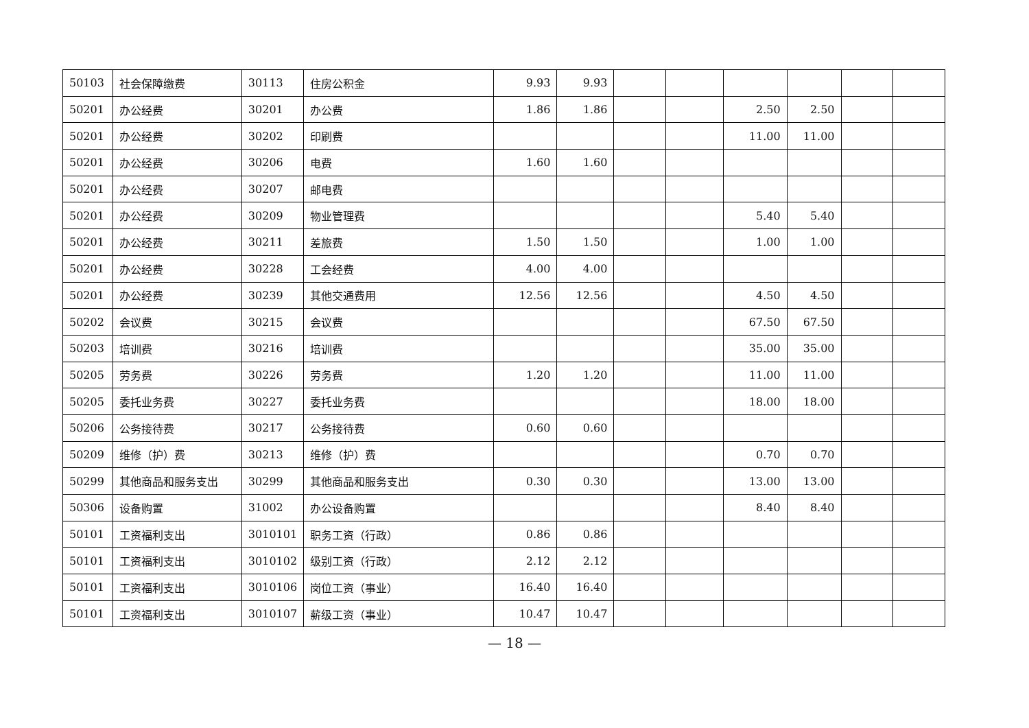| 50103 | 社会保障缴费 | 30113 | 住房公积金 | 9.93 | 9.93 | | | | | | |
| 50201 | 办公经费 | 30201 | 办公费 | 1.86 | 1.86 | | | 2.50 | 2.50 | | |
| 50201 | 办公经费 | 30202 | 印刷费 | | | | | 11.00 | 11.00 | | |
| 50201 | 办公经费 | 30206 | 电费 | 1.60 | 1.60 | | | | | | |
| 50201 | 办公经费 | 30207 | 邮电费 | | | | | | | | |
| 50201 | 办公经费 | 30209 | 物业管理费 | | | | | 5.40 | 5.40 | | |
| 50201 | 办公经费 | 30211 | 差旅费 | 1.50 | 1.50 | | | 1.00 | 1.00 | | |
| 50201 | 办公经费 | 30228 | 工会经费 | 4.00 | 4.00 | | | | | | |
| 50201 | 办公经费 | 30239 | 其他交通费用 | 12.56 | 12.56 | | | 4.50 | 4.50 | | |
| 50202 | 会议费 | 30215 | 会议费 | | | | | 67.50 | 67.50 | | |
| 50203 | 培训费 | 30216 | 培训费 | | | | | 35.00 | 35.00 | | |
| 50205 | 劳务费 | 30226 | 劳务费 | 1.20 | 1.20 | | | 11.00 | 11.00 | | |
| 50205 | 委托业务费 | 30227 | 委托业务费 | | | | | 18.00 | 18.00 | | |
| 50206 | 公务接待费 | 30217 | 公务接待费 | 0.60 | 0.60 | | | | | | |
| 50209 | 维修（护）费 | 30213 | 维修（护）费 | | | | | 0.70 | 0.70 | | |
| 50299 | 其他商品和服务支出 | 30299 | 其他商品和服务支出 | 0.30 | 0.30 | | | 13.00 | 13.00 | | |
| 50306 | 设备购置 | 31002 | 办公设备购置 | | | | | 8.40 | 8.40 | | |
| 50101 | 工资福利支出 | 3010101 | 职务工资（行政） | 0.86 | 0.86 | | | | | | |
| 50101 | 工资福利支出 | 3010102 | 级别工资（行政） | 2.12 | 2.12 | | | | | | |
| 50101 | 工资福利支出 | 3010106 | 岗位工资（事业） | 16.40 | 16.40 | | | | | | |
| 50101 | 工资福利支出 | 3010107 | 薪级工资（事业） | 10.47 | 10.47 | | | | | | |
— 18 —